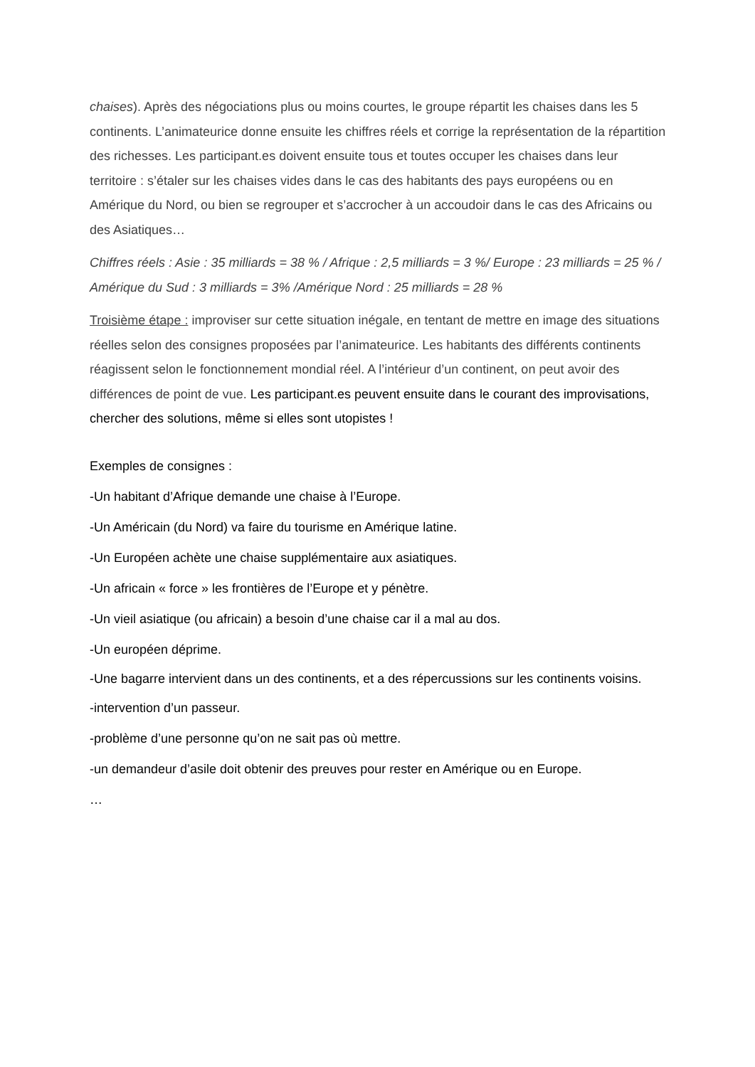chaises). Après des négociations plus ou moins courtes, le groupe répartit les chaises dans les 5 continents. L’animateurice donne ensuite les chiffres réels et corrige la représentation de la répartition des richesses. Les participant.es doivent ensuite tous et toutes occuper les chaises dans leur territoire : s’étaler sur les chaises vides dans le cas des habitants des pays européens ou en Amérique du Nord, ou bien se regrouper et s’accrocher à un accoudoir dans le cas des Africains ou des Asiatiques…
Chiffres réels : Asie : 35 milliards = 38 % / Afrique : 2,5 milliards = 3 %/ Europe : 23 milliards = 25 % / Amérique du Sud : 3 milliards = 3% /Amérique Nord : 25 milliards = 28 %
Troisième étape : improviser sur cette situation inégale, en tentant de mettre en image des situations réelles selon des consignes proposées par l’animateurice. Les habitants des différents continents réagissent selon le fonctionnement mondial réel. A l’intérieur d’un continent, on peut avoir des différences de point de vue. Les participant.es peuvent ensuite dans le courant des improvisations, chercher des solutions, même si elles sont utopistes !
Exemples de consignes :
-Un habitant d’Afrique demande une chaise à l’Europe.
-Un Américain (du Nord) va faire du tourisme en Amérique latine.
-Un Européen achète une chaise supplémentaire aux asiatiques.
-Un africain « force » les frontières de l’Europe et y pénètre.
-Un vieil asiatique (ou africain) a besoin d’une chaise car il a mal au dos.
-Un européen déprime.
-Une bagarre intervient dans un des continents, et a des répercussions sur les continents voisins.
-intervention d’un passeur.
-problème d’une personne qu’on ne sait pas où mettre.
-un demandeur d’asile doit obtenir des preuves pour rester en Amérique ou en Europe.
…